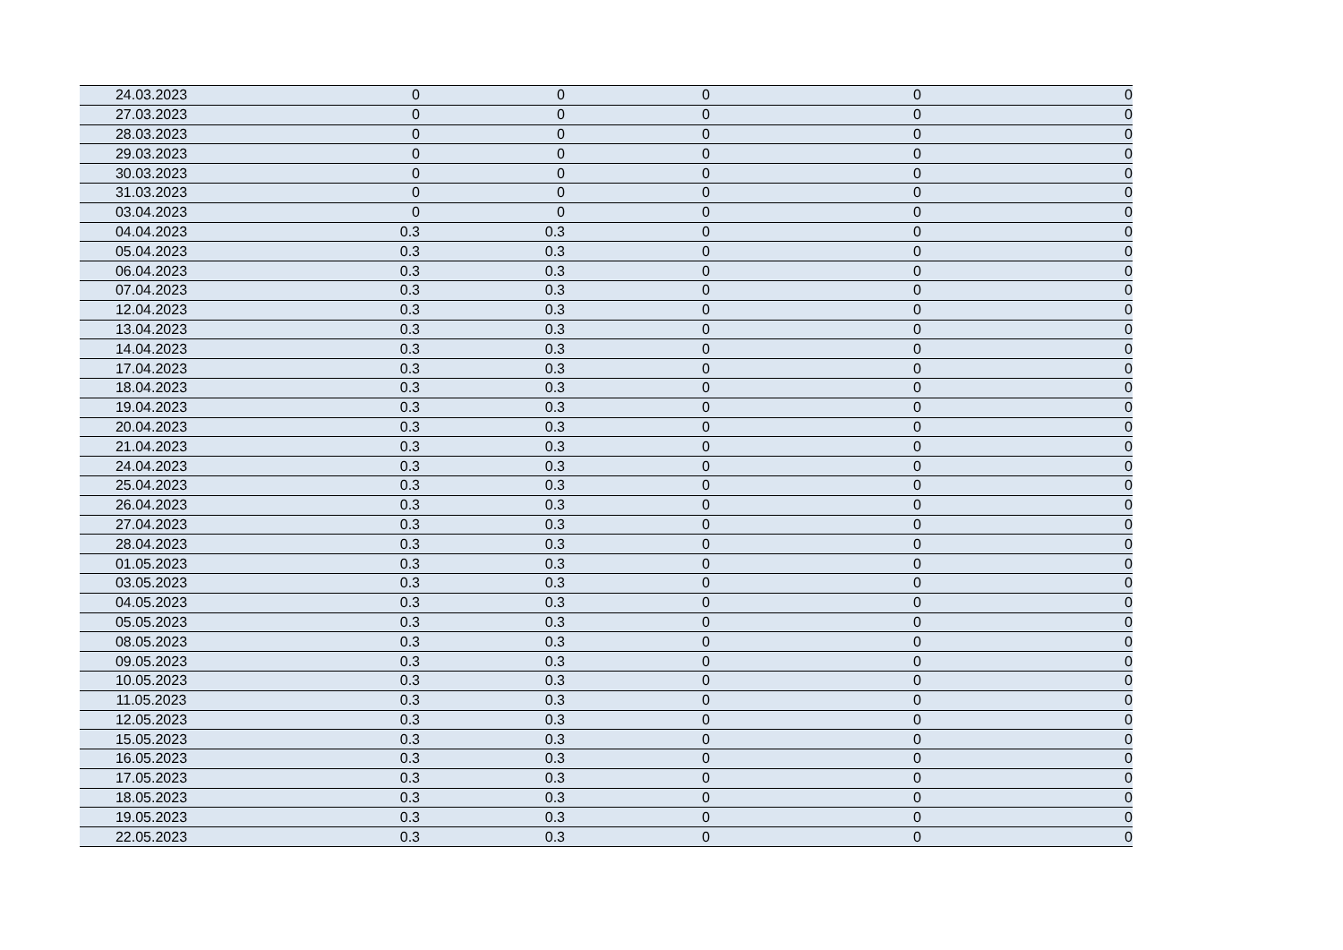| 24.03.2023 | 0 | 0 | 0 | 0 | 0 |
| 27.03.2023 | 0 | 0 | 0 | 0 | 0 |
| 28.03.2023 | 0 | 0 | 0 | 0 | 0 |
| 29.03.2023 | 0 | 0 | 0 | 0 | 0 |
| 30.03.2023 | 0 | 0 | 0 | 0 | 0 |
| 31.03.2023 | 0 | 0 | 0 | 0 | 0 |
| 03.04.2023 | 0 | 0 | 0 | 0 | 0 |
| 04.04.2023 | 0.3 | 0.3 | 0 | 0 | 0 |
| 05.04.2023 | 0.3 | 0.3 | 0 | 0 | 0 |
| 06.04.2023 | 0.3 | 0.3 | 0 | 0 | 0 |
| 07.04.2023 | 0.3 | 0.3 | 0 | 0 | 0 |
| 12.04.2023 | 0.3 | 0.3 | 0 | 0 | 0 |
| 13.04.2023 | 0.3 | 0.3 | 0 | 0 | 0 |
| 14.04.2023 | 0.3 | 0.3 | 0 | 0 | 0 |
| 17.04.2023 | 0.3 | 0.3 | 0 | 0 | 0 |
| 18.04.2023 | 0.3 | 0.3 | 0 | 0 | 0 |
| 19.04.2023 | 0.3 | 0.3 | 0 | 0 | 0 |
| 20.04.2023 | 0.3 | 0.3 | 0 | 0 | 0 |
| 21.04.2023 | 0.3 | 0.3 | 0 | 0 | 0 |
| 24.04.2023 | 0.3 | 0.3 | 0 | 0 | 0 |
| 25.04.2023 | 0.3 | 0.3 | 0 | 0 | 0 |
| 26.04.2023 | 0.3 | 0.3 | 0 | 0 | 0 |
| 27.04.2023 | 0.3 | 0.3 | 0 | 0 | 0 |
| 28.04.2023 | 0.3 | 0.3 | 0 | 0 | 0 |
| 01.05.2023 | 0.3 | 0.3 | 0 | 0 | 0 |
| 03.05.2023 | 0.3 | 0.3 | 0 | 0 | 0 |
| 04.05.2023 | 0.3 | 0.3 | 0 | 0 | 0 |
| 05.05.2023 | 0.3 | 0.3 | 0 | 0 | 0 |
| 08.05.2023 | 0.3 | 0.3 | 0 | 0 | 0 |
| 09.05.2023 | 0.3 | 0.3 | 0 | 0 | 0 |
| 10.05.2023 | 0.3 | 0.3 | 0 | 0 | 0 |
| 11.05.2023 | 0.3 | 0.3 | 0 | 0 | 0 |
| 12.05.2023 | 0.3 | 0.3 | 0 | 0 | 0 |
| 15.05.2023 | 0.3 | 0.3 | 0 | 0 | 0 |
| 16.05.2023 | 0.3 | 0.3 | 0 | 0 | 0 |
| 17.05.2023 | 0.3 | 0.3 | 0 | 0 | 0 |
| 18.05.2023 | 0.3 | 0.3 | 0 | 0 | 0 |
| 19.05.2023 | 0.3 | 0.3 | 0 | 0 | 0 |
| 22.05.2023 | 0.3 | 0.3 | 0 | 0 | 0 |